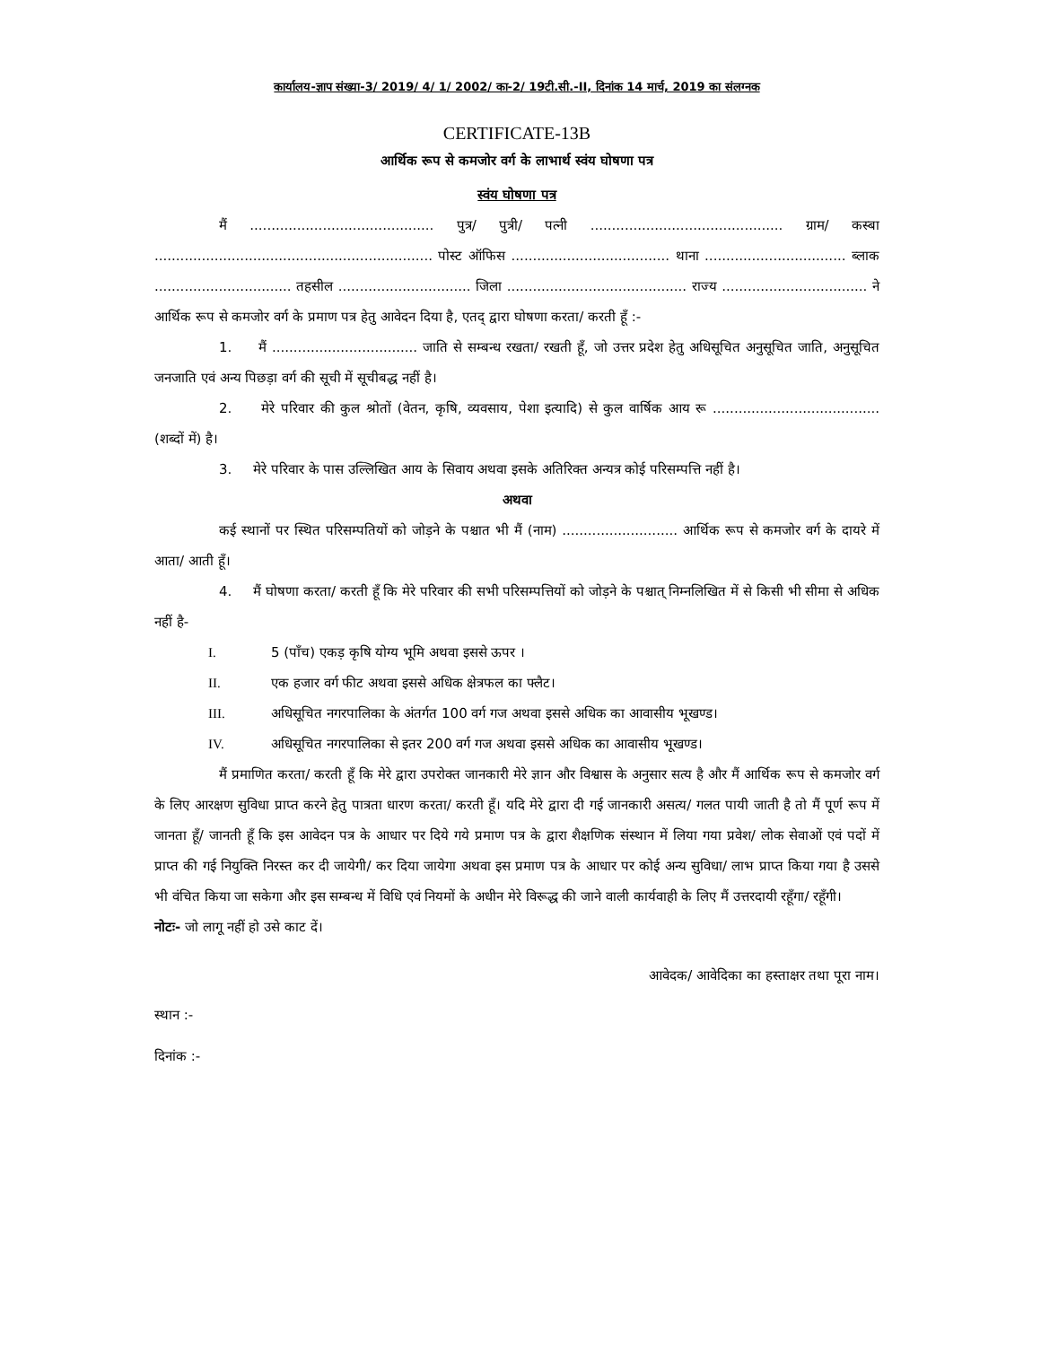कार्यालय-ज्ञाप संख्या-3/ 2019/ 4/ 1/ 2002/ का-2/ 19टी.सी.-II, दिनांक 14 मार्च, 2019 का संलग्नक
CERTIFICATE-13B
आर्थिक रूप से कमजोर वर्ग के लाभार्थ स्वंय घोषणा पत्र
स्वंय घोषणा पत्र
मैं ........................................... पुत्र/ पुत्री/ पत्नी ............................................. ग्राम/ कस्बा ................................................................. पोस्ट ऑफिस ..................................... थाना ................................. ब्लाक ................................ तहसील ............................... जिला .......................................... राज्य .................................. ने आर्थिक रूप से कमजोर वर्ग के प्रमाण पत्र हेतु आवेदन दिया है, एतद् द्वारा घोषणा करता/ करती हूँ :-
1. मैं .................................. जाति से सम्बन्ध रखता/ रखती हूँ, जो उत्तर प्रदेश हेतु अधिसूचित अनुसूचित जाति, अनुसूचित जनजाति एवं अन्य पिछड़ा वर्ग की सूची में सूचीबद्ध नहीं है।
2. मेरे परिवार की कुल श्रोतों (वेतन, कृषि, व्यवसाय, पेशा इत्यादि) से कुल वार्षिक आय रू ....................................... (शब्दों में) है।
3. मेरे परिवार के पास उल्लिखित आय के सिवाय अथवा इसके अतिरिक्त अन्यत्र कोई परिसम्पत्ति नहीं है।
अथवा
कई स्थानों पर स्थित परिसम्पतियों को जोड़ने के पश्चात भी मैं (नाम) ........................... आर्थिक रूप से कमजोर वर्ग के दायरे में आता/ आती हूँ।
4. मैं घोषणा करता/ करती हूँ कि मेरे परिवार की सभी परिसम्पत्तियों को जोड़ने के पश्चात् निम्नलिखित में से किसी भी सीमा से अधिक नहीं है-
I. 5 (पाँच) एकड़ कृषि योग्य भूमि अथवा इससे ऊपर ।
II. एक हजार वर्ग फीट अथवा इससे अधिक क्षेत्रफल का फ्लैट।
III. अधिसूचित नगरपालिका के अंतर्गत 100 वर्ग गज अथवा इससे अधिक का आवासीय भूखण्ड।
IV. अधिसूचित नगरपालिका से इतर 200 वर्ग गज अथवा इससे अधिक का आवासीय भूखण्ड।
मैं प्रमाणित करता/ करती हूँ कि मेरे द्वारा उपरोक्त जानकारी मेरे ज्ञान और विश्वास के अनुसार सत्य है और मैं आर्थिक रूप से कमजोर वर्ग के लिए आरक्षण सुविधा प्राप्त करने हेतु पात्रता धारण करता/ करती हूँ। यदि मेरे द्वारा दी गई जानकारी असत्य/ गलत पायी जाती है तो मैं पूर्ण रूप में जानता हूँ/ जानती हूँ कि इस आवेदन पत्र के आधार पर दिये गये प्रमाण पत्र के द्वारा शैक्षणिक संस्थान में लिया गया प्रवेश/ लोक सेवाओं एवं पदों में प्राप्त की गई नियुक्ति निरस्त कर दी जायेगी/ कर दिया जायेगा अथवा इस प्रमाण पत्र के आधार पर कोई अन्य सुविधा/ लाभ प्राप्त किया गया है उससे भी वंचित किया जा सकेगा और इस सम्बन्ध में विधि एवं नियमों के अधीन मेरे विरूद्ध की जाने वाली कार्यवाही के लिए मैं उत्तरदायी रहूँगा/ रहूँगी।
नोटः- जो लागू नहीं हो उसे काट दें।
आवेदक/ आवेदिका का हस्ताक्षर तथा पूरा नाम।
स्थान :-
दिनांक :-